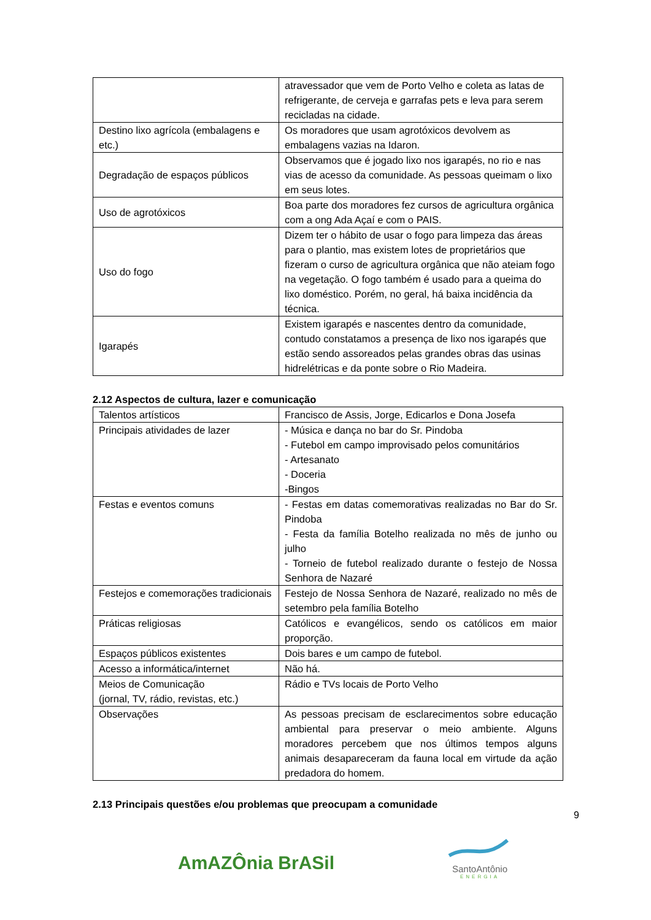| | atravessador que vem de Porto Velho e coleta as latas de refrigerante, de cerveja e garrafas pets e leva para serem recicladas na cidade. |
| Destino lixo agrícola (embalagens e etc.) | Os moradores que usam agrotóxicos devolvem as embalagens vazias na Idaron. |
| Degradação de espaços públicos | Observamos que é jogado lixo nos igarapés, no rio e nas vias de acesso da comunidade. As pessoas queimam o lixo em seus lotes. |
| Uso de agrotóxicos | Boa parte dos moradores fez cursos de agricultura orgânica com a ong Ada Açaí e com o PAIS. |
| Uso do fogo | Dizem ter o hábito de usar o fogo para limpeza das áreas para o plantio, mas existem lotes de proprietários que fizeram o curso de agricultura orgânica que não ateiam fogo na vegetação. O fogo também é usado para a queima do lixo doméstico. Porém, no geral, há baixa incidência da técnica. |
| Igarapés | Existem igarapés e nascentes dentro da comunidade, contudo constatamos a presença de lixo nos igarapés que estão sendo assoreados pelas grandes obras das usinas hidrelétricas e da ponte sobre o Rio Madeira. |
2.12 Aspectos de cultura, lazer e comunicação
| Talentos artísticos | Francisco de Assis, Jorge, Edicarlos e Dona Josefa |
| Principais atividades de lazer | - Música e dança no bar do Sr. Pindoba - Futebol em campo improvisado pelos comunitários - Artesanato - Doceria -Bingos |
| Festas e eventos comuns | - Festas em datas comemorativas realizadas no Bar do Sr. Pindoba - Festa da família Botelho realizada no mês de junho ou julho - Torneio de futebol realizado durante o festejo de Nossa Senhora de Nazaré |
| Festejos e comemorações tradicionais | Festejo de Nossa Senhora de Nazaré, realizado no mês de setembro pela família Botelho |
| Práticas religiosas | Católicos e evangélicos, sendo os católicos em maior proporção. |
| Espaços públicos existentes | Dois bares e um campo de futebol. |
| Acesso a informática/internet | Não há. |
| Meios de Comunicação (jornal, TV, rádio, revistas, etc.) | Rádio e TVs locais de Porto Velho |
| Observações | As pessoas precisam de esclarecimentos sobre educação ambiental para preservar o meio ambiente. Alguns moradores percebem que nos últimos tempos alguns animais desapareceram da fauna local em virtude da ação predadora do homem. |
2.13 Principais questões e/ou problemas que preocupam a comunidade
9
AmAZÔnia BrASil
SantoAntônio
ENERGIA